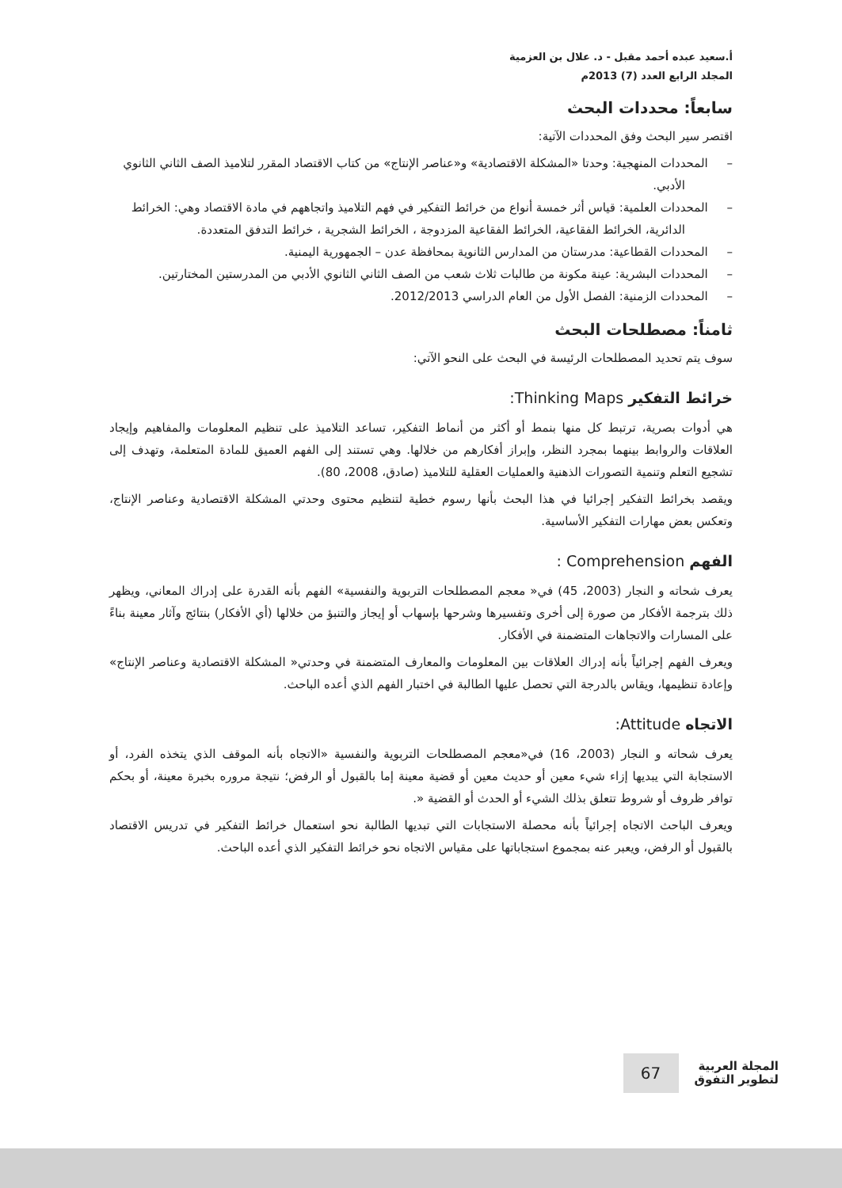أ.سعيد عبده أحمد مقبل - د. علال بن العزمية
المجلد الرابع العدد (7) 2013م
سابعاً: محددات البحث
اقتصر سير البحث وفق المحددات الآتية:
– المحددات المنهجية: وحدتا «المشكلة الاقتصادية» و«عناصر الإنتاج» من كتاب الاقتصاد المقرر لتلاميذ الصف الثاني الثانوي الأدبي.
– المحددات العلمية: قياس أثر خمسة أنواع من خرائط التفكير في فهم التلاميذ واتجاههم في مادة الاقتصاد وهي: الخرائط الدائرية، الخرائط الفقاعية، الخرائط الفقاعية المزدوجة ، الخرائط الشجرية ، خرائط التدفق المتعددة.
– المحددات القطاعية: مدرستان من المدارس الثانوية بمحافظة عدن – الجمهورية اليمنية.
– المحددات البشرية: عينة مكونة من طالبات ثلاث شعب من الصف الثاني الثانوي الأدبي من المدرستين المختارتين.
– المحددات الزمنية: الفصل الأول من العام الدراسي 2012/2013.
ثامناً: مصطلحات البحث
سوف يتم تحديد المصطلحات الرئيسة في البحث على النحو الآتي:
خرائط التفكير Thinking Maps:
هي أدوات بصرية، ترتبط كل منها بنمط أو أكثر من أنماط التفكير، تساعد التلاميذ على تنظيم المعلومات والمفاهيم وإيجاد العلاقات والروابط بينهما بمجرد النظر، وإبراز أفكارهم من خلالها. وهي تستند إلى الفهم العميق للمادة المتعلمة، وتهدف إلى تشجيع التعلم وتنمية التصورات الذهنية والعمليات العقلية للتلاميذ (صادق، 2008، 80).
ويقصد بخرائط التفكير إجرائيا في هذا البحث بأنها رسوم خطية لتنظيم محتوى وحدتي المشكلة الاقتصادية وعناصر الإنتاج، وتعكس بعض مهارات التفكير الأساسية.
الفهم Comprehension :
يعرف شحاته و النجار (2003، 45) في« معجم المصطلحات التربوية والنفسية» الفهم بأنه القدرة على إدراك المعاني، ويظهر ذلك بترجمة الأفكار من صورة إلى أخرى وتفسيرها وشرحها بإسهاب أو إيجاز والتنبؤ من خلالها (أي الأفكار) بنتائج وآثار معينة بناءً على المسارات والاتجاهات المتضمنة في الأفكار.
ويعرف الفهم إجرائياً بأنه إدراك العلاقات بين المعلومات والمعارف المتضمنة في وحدتي« المشكلة الاقتصادية وعناصر الإنتاج» وإعادة تنظيمها، ويقاس بالدرجة التي تحصل عليها الطالبة في اختبار الفهم الذي أعده الباحث.
الاتجاه Attitude:
يعرف شحاته و النجار (2003، 16) في«معجم المصطلحات التربوية والنفسية «الاتجاه بأنه الموقف الذي يتخذه الفرد، أو الاستجابة التي يبديها إزاء شيء معين أو حديث معين أو قضية معينة إما بالقبول أو الرفض؛ نتيجة مروره بخبرة معينة، أو بحكم توافر ظروف أو شروط تتعلق بذلك الشيء أو الحدث أو القضية «.
ويعرف الباحث الاتجاه إجرائياً بأنه محصلة الاستجابات التي تبديها الطالبة نحو استعمال خرائط التفكير في تدريس الاقتصاد بالقبول أو الرفض، ويعبر عنه بمجموع استجاباتها على مقياس الاتجاه نحو خرائط التفكير الذي أعده الباحث.
المجلة العربية
لتطوير التفوق
67